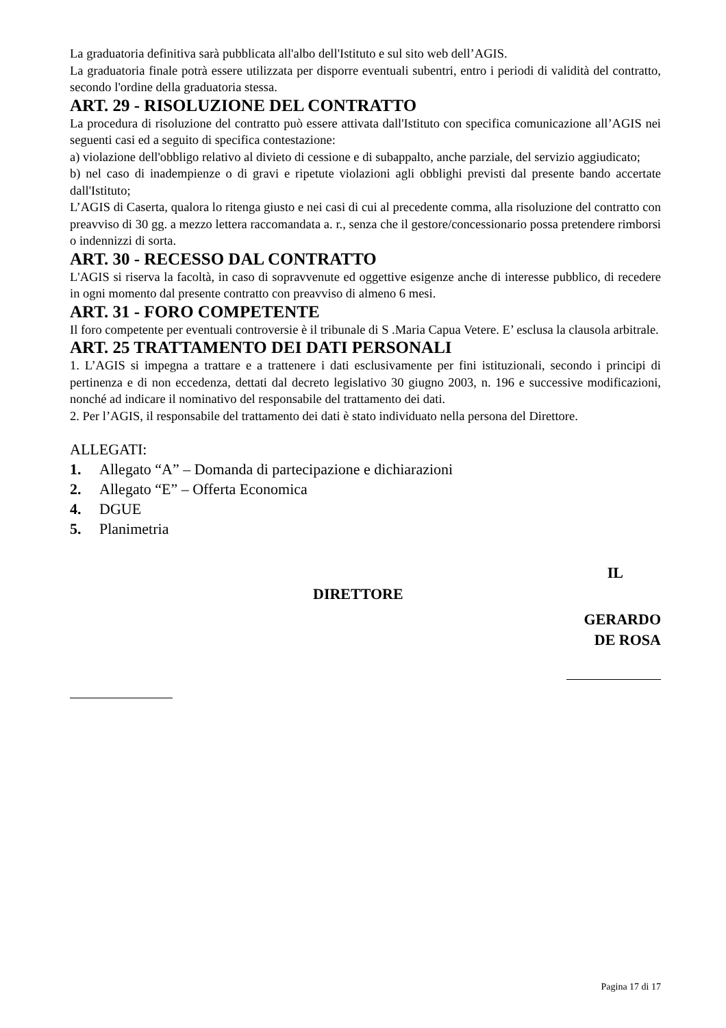La graduatoria definitiva sarà pubblicata all'albo dell'Istituto e sul sito web dell’AGIS.
La graduatoria finale potrà essere utilizzata per disporre eventuali subentri, entro i periodi di validità del contratto, secondo l'ordine della graduatoria stessa.
ART. 29 - RISOLUZIONE DEL CONTRATTO
La procedura di risoluzione del contratto può essere attivata dall'Istituto con specifica comunicazione all’AGIS nei seguenti casi ed a seguito di specifica contestazione:
a) violazione dell'obbligo relativo al divieto di cessione e di subappalto, anche parziale, del servizio aggiudicato;
b) nel caso di inadempienze o di gravi e ripetute violazioni agli obblighi previsti dal presente bando accertate dall'Istituto;
L’AGIS di Caserta, qualora lo ritenga giusto e nei casi di cui al precedente comma, alla risoluzione del contratto con preavviso di 30 gg. a mezzo lettera raccomandata a. r., senza che il gestore/concessionario possa pretendere rimborsi o indennizzi di sorta.
ART. 30 - RECESSO DAL CONTRATTO
L'AGIS si riserva la facoltà, in caso di sopravvenute ed oggettive esigenze anche di interesse pubblico, di recedere in ogni momento dal presente contratto con preavviso di almeno 6 mesi.
ART. 31 - FORO COMPETENTE
Il foro competente per eventuali controversie è il tribunale di S .Maria Capua Vetere. E’ esclusa la clausola arbitrale.
ART. 25 TRATTAMENTO DEI DATI PERSONALI
1. L’AGIS si impegna a trattare e a trattenere i dati esclusivamente per fini istituzionali, secondo i principi di pertinenza e di non eccedenza, dettati dal decreto legislativo 30 giugno 2003, n. 196 e successive modificazioni, nonché ad indicare il nominativo del responsabile del trattamento dei dati.
2. Per l’AGIS, il responsabile del trattamento dei dati è stato individuato nella persona del Direttore.
ALLEGATI:
1. Allegato “A” – Domanda di partecipazione e dichiarazioni
2. Allegato “E” – Offerta Economica
4. DGUE
5. Planimetria
IL
DIRETTORE
GERARDO
DE ROSA
Pagina 17 di 17